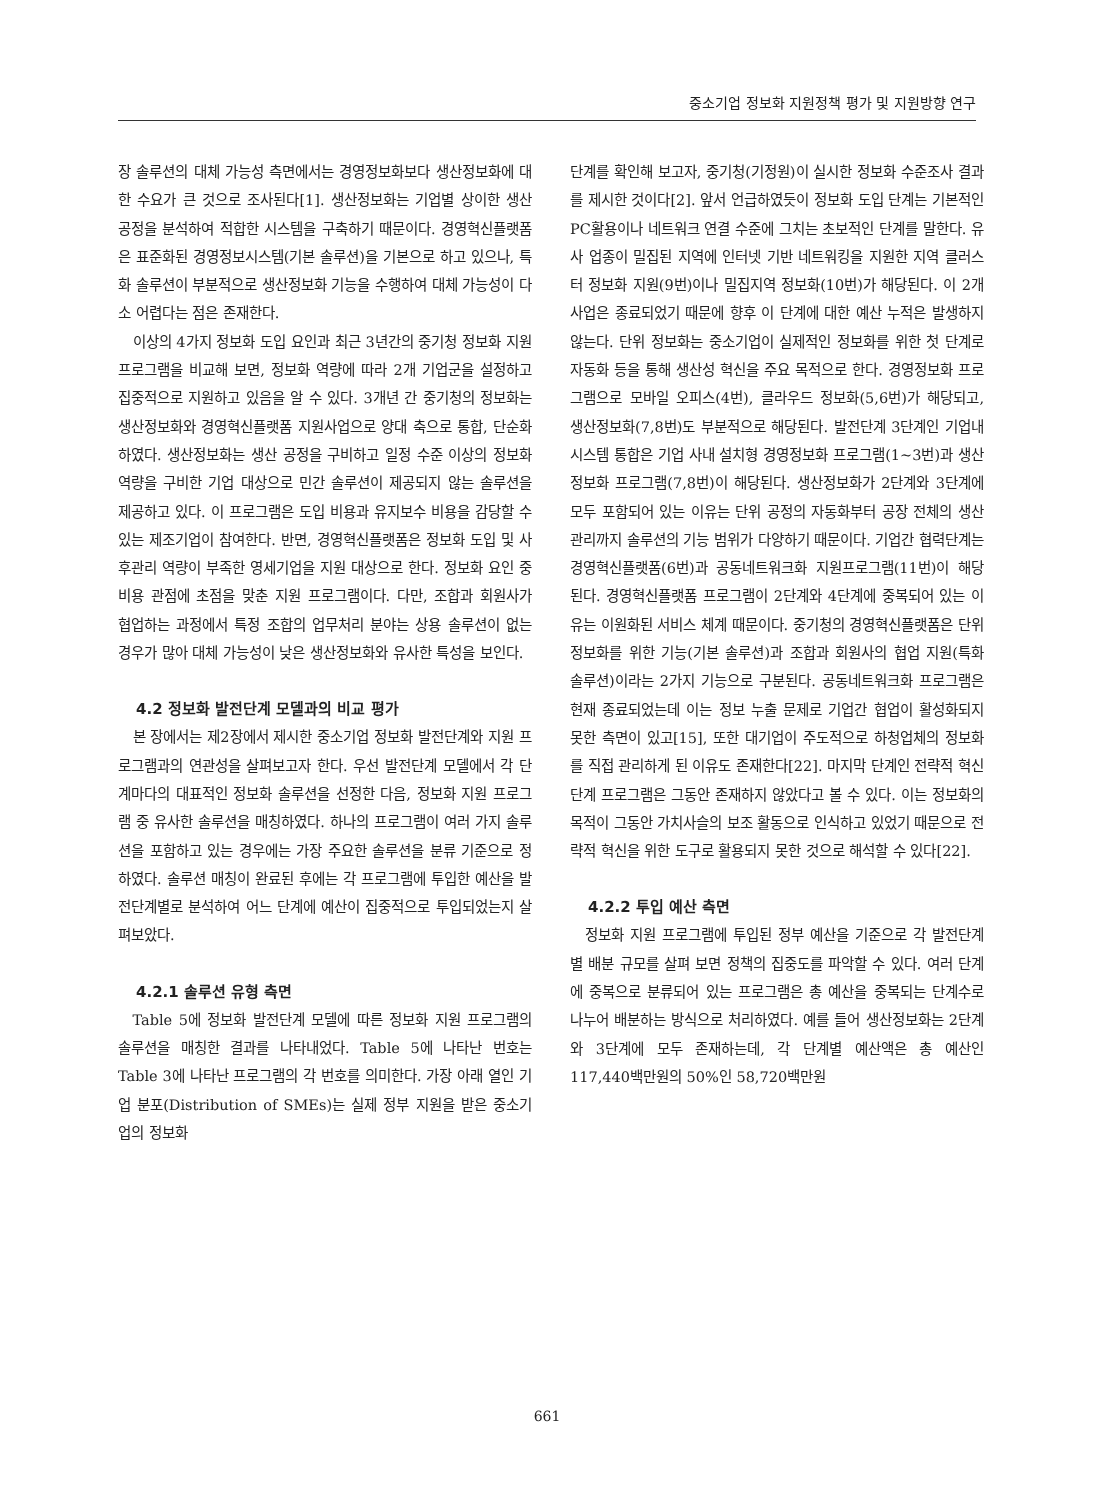중소기업 정보화 지원정책 평가 및 지원방향 연구
장 솔루션의 대체 가능성 측면에서는 경영정보화보다 생산정보화에 대한 수요가 큰 것으로 조사된다[1]. 생산정보화는 기업별 상이한 생산 공정을 분석하여 적합한 시스템을 구축하기 때문이다. 경영혁신플랫폼은 표준화된 경영정보시스템(기본 솔루션)을 기본으로 하고 있으나, 특화 솔루션이 부분적으로 생산정보화 기능을 수행하여 대체 가능성이 다소 어렵다는 점은 존재한다.
이상의 4가지 정보화 도입 요인과 최근 3년간의 중기청 정보화 지원 프로그램을 비교해 보면, 정보화 역량에 따라 2개 기업군을 설정하고 집중적으로 지원하고 있음을 알 수 있다. 3개년 간 중기청의 정보화는 생산정보화와 경영혁신플랫폼 지원사업으로 양대 축으로 통합, 단순화하였다. 생산정보화는 생산 공정을 구비하고 일정 수준 이상의 정보화 역량을 구비한 기업 대상으로 민간 솔루션이 제공되지 않는 솔루션을 제공하고 있다. 이 프로그램은 도입 비용과 유지보수 비용을 감당할 수 있는 제조기업이 참여한다. 반면, 경영혁신플랫폼은 정보화 도입 및 사후관리 역량이 부족한 영세기업을 지원 대상으로 한다. 정보화 요인 중 비용 관점에 초점을 맞춘 지원 프로그램이다. 다만, 조합과 회원사가 협업하는 과정에서 특정 조합의 업무처리 분야는 상용 솔루션이 없는 경우가 많아 대체 가능성이 낮은 생산정보화와 유사한 특성을 보인다.
4.2 정보화 발전단계 모델과의 비교 평가
본 장에서는 제2장에서 제시한 중소기업 정보화 발전단계와 지원 프로그램과의 연관성을 살펴보고자 한다. 우선 발전단계 모델에서 각 단계마다의 대표적인 정보화 솔루션을 선정한 다음, 정보화 지원 프로그램 중 유사한 솔루션을 매칭하였다. 하나의 프로그램이 여러 가지 솔루션을 포함하고 있는 경우에는 가장 주요한 솔루션을 분류 기준으로 정하였다. 솔루션 매칭이 완료된 후에는 각 프로그램에 투입한 예산을 발전단계별로 분석하여 어느 단계에 예산이 집중적으로 투입되었는지 살펴보았다.
4.2.1 솔루션 유형 측면
Table 5에 정보화 발전단계 모델에 따른 정보화 지원 프로그램의 솔루션을 매칭한 결과를 나타내었다. Table 5에 나타난 번호는 Table 3에 나타난 프로그램의 각 번호를 의미한다. 가장 아래 열인 기업 분포(Distribution of SMEs)는 실제 정부 지원을 받은 중소기업의 정보화
단계를 확인해 보고자, 중기청(기정원)이 실시한 정보화 수준조사 결과를 제시한 것이다[2]. 앞서 언급하였듯이 정보화 도입 단계는 기본적인 PC활용이나 네트워크 연결 수준에 그치는 초보적인 단계를 말한다. 유사 업종이 밀집된 지역에 인터넷 기반 네트워킹을 지원한 지역 클러스터 정보화 지원(9번)이나 밀집지역 정보화(10번)가 해당된다. 이 2개 사업은 종료되었기 때문에 향후 이 단계에 대한 예산 누적은 발생하지 않는다. 단위 정보화는 중소기업이 실제적인 정보화를 위한 첫 단계로 자동화 등을 통해 생산성 혁신을 주요 목적으로 한다. 경영정보화 프로그램으로 모바일 오피스(4번), 클라우드 정보화(5,6번)가 해당되고, 생산정보화(7,8번)도 부분적으로 해당된다. 발전단계 3단계인 기업내 시스템 통합은 기업 사내 설치형 경영정보화 프로그램(1~3번)과 생산정보화 프로그램(7,8번)이 해당된다. 생산정보화가 2단계와 3단계에 모두 포함되어 있는 이유는 단위 공정의 자동화부터 공장 전체의 생산관리까지 솔루션의 기능 범위가 다양하기 때문이다. 기업간 협력단계는 경영혁신플랫폼(6번)과 공동네트워크화 지원프로그램(11번)이 해당된다. 경영혁신플랫폼 프로그램이 2단계와 4단계에 중복되어 있는 이유는 이원화된 서비스 체계 때문이다. 중기청의 경영혁신플랫폼은 단위 정보화를 위한 기능(기본 솔루션)과 조합과 회원사의 협업 지원(특화 솔루션)이라는 2가지 기능으로 구분된다. 공동네트워크화 프로그램은 현재 종료되었는데 이는 정보 누출 문제로 기업간 협업이 활성화되지 못한 측면이 있고[15], 또한 대기업이 주도적으로 하청업체의 정보화를 직접 관리하게 된 이유도 존재한다[22]. 마지막 단계인 전략적 혁신 단계 프로그램은 그동안 존재하지 않았다고 볼 수 있다. 이는 정보화의 목적이 그동안 가치사슬의 보조 활동으로 인식하고 있었기 때문으로 전략적 혁신을 위한 도구로 활용되지 못한 것으로 해석할 수 있다[22].
4.2.2 투입 예산 측면
정보화 지원 프로그램에 투입된 정부 예산을 기준으로 각 발전단계별 배분 규모를 살펴 보면 정책의 집중도를 파악할 수 있다. 여러 단계에 중복으로 분류되어 있는 프로그램은 총 예산을 중복되는 단계수로 나누어 배분하는 방식으로 처리하였다. 예를 들어 생산정보화는 2단계와 3단계에 모두 존재하는데, 각 단계별 예산액은 총 예산인 117,440백만원의 50%인 58,720백만원
661